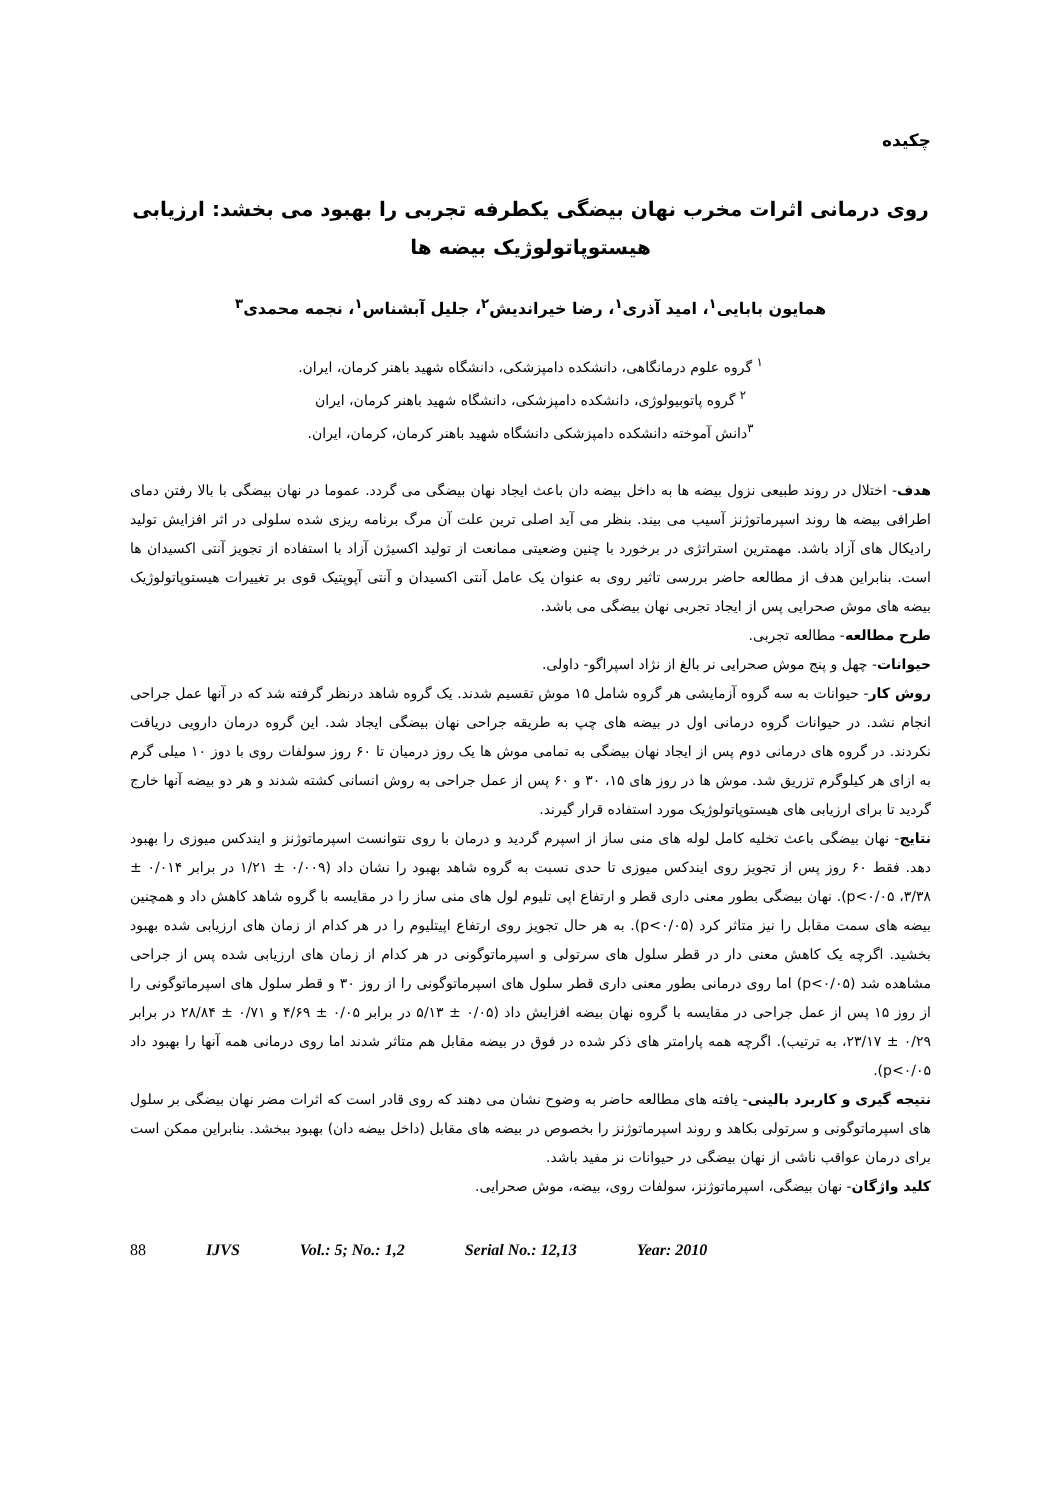چکیده
روی درمانی اثرات مخرب نهان بیضگی یکطرفه تجربی را بهبود می بخشد: ارزیابی هیستوپاتولوژیک بیضه ها
همایون بابایی<sup>۱</sup>، امید آذری<sup>۱</sup>، رضا خیراندیش<sup>۲</sup>، جلیل آبشناس<sup>۱</sup>، نجمه محمدی<sup>۳</sup>
<sup>۱</sup> گروه علوم درمانگاهی، دانشکده دامپزشکی، دانشگاه شهید باهنر کرمان، ایران.
<sup>۲</sup> گروه پاتوبیولوژی، دانشکده دامپزشکی، دانشگاه شهید باهنر کرمان، ایران
<sup>۳</sup> دانش آموخته دانشکده دامپزشکی دانشگاه شهید باهنر کرمان، کرمان، ایران.
هدف- اختلال در روند طبیعی نزول بیضه ها به داخل بیضه دان باعث ایجاد نهان بیضگی می گردد. عموما در نهان بیضگی با بالا رفتن دمای اطرافی بیضه ها روند اسپرماتوژنز آسیب می بیند. بنظر می آید اصلی ترین علت آن مرگ برنامه ریزی شده سلولی در اثر افزایش تولید رادیکال های آزاد باشد. مهمترین استراتژی در برخورد با چنین وضعیتی ممانعت از تولید اکسیژن آزاد با استفاده از تجویز آنتی اکسیدان ها است. بنابراین هدف از مطالعه حاضر بررسی تاثیر روی به عنوان یک عامل آنتی اکسیدان و آنتی آپوپتیک قوی بر تغییرات هیستوپاتولوژیک بیضه های موش صحرایی پس از ایجاد تجربی نهان بیضگی می باشد.
طرح مطالعه- مطالعه تجربی.
حیوانات- چهل و پنج موش صحرایی نر بالغ از نژاد اسپراگو- داولی.
روش کار- حیوانات به سه گروه آزمایشی هر گروه شامل ۱۵ موش تقسیم شدند. یک گروه شاهد درنظر گرفته شد که در آنها عمل جراحی انجام نشد. در حیوانات گروه درمانی اول در بیضه های چپ به طریقه جراحی نهان بیضگی ایجاد شد. این گروه درمان دارویی دریافت نکردند. در گروه های درمانی دوم پس از ایجاد نهان بیضگی به تمامی موش ها یک روز درمیان تا ۶۰ روز سولفات روی با دوز ۱۰ میلی گرم به ازای هر کیلوگرم تزریق شد. موش ها در روز های ۱۵، ۳۰ و ۶۰ پس از عمل جراحی به روش انسانی کشته شدند و هر دو بیضه آنها خارج گردید تا برای ارزیابی های هیستوپاتولوژیک مورد استفاده قرار گیرند.
نتایج- نهان بیضگی باعث تخلیه کامل لوله های منی ساز از اسپرم گردید و درمان با روی نتوانست اسپرماتوژنز و ایندکس میوزی را بهبود دهد. فقط ۶۰ روز پس از تجویز روی ایندکس میوزی تا حدی نسبت به گروه شاهد بهبود را نشان داد (۰/۰۰۹ ± ۱/۲۱ در برابر ۰/۰۱۴ ± ۳/۳۸، p<۰/۰۵). نهان بیضگی بطور معنی داری قطر و ارتفاع اپی تلیوم لول های منی ساز را در مقایسه با گروه شاهد کاهش داد و همچنین بیضه های سمت مقابل را نیز متاثر کرد (p<۰/۰۵). به هر حال تجویز روی ارتفاع اپیتلیوم را در هر کدام از زمان های ارزیابی شده بهبود بخشید. اگرچه یک کاهش معنی دار در قطر سلول های سرتولی و اسپرماتوگونی در هر کدام از زمان های ارزیابی شده پس از جراحی مشاهده شد (p<۰/۰۵) اما روی درمانی بطور معنی داری قطر سلول های اسپرماتوگونی را از روز ۳۰ و قطر سلول های اسپرماتوگونی را از روز ۱۵ پس از عمل جراحی در مقایسه با گروه نهان بیضه افزایش داد (۰/۰۵ ± ۵/۱۳ در برابر ۰/۰۵ ± ۴/۶۹ و ۰/۷۱ ± ۲۸/۸۴ در برابر ۰/۲۹ ± ۲۳/۱۷، به ترتیب). اگرچه همه پارامتر های ذکر شده در فوق در بیضه مقابل هم متاثر شدند اما روی درمانی همه آنها را بهبود داد p<۰/۰۵).
نتیجه گیری و کاربرد بالینی- یافته های مطالعه حاضر به وضوح نشان می دهند که روی قادر است که اثرات مضر نهان بیضگی بر سلول های اسپرماتوگونی و سرتولی بکاهد و روند اسپرماتوژنز را بخصوص در بیضه های مقابل (داخل بیضه دان) بهبود ببخشد. بنابراین ممکن است برای درمان عواقب ناشی از نهان بیضگی در حیوانات نر مفید باشد.
کلید واژگان- نهان بیضگی، اسپرماتوژنز، سولفات روی، بیضه، موش صحرایی.
88 IJVS Vol.: 5; No.: 1,2 Serial No.: 12,13 Year: 2010